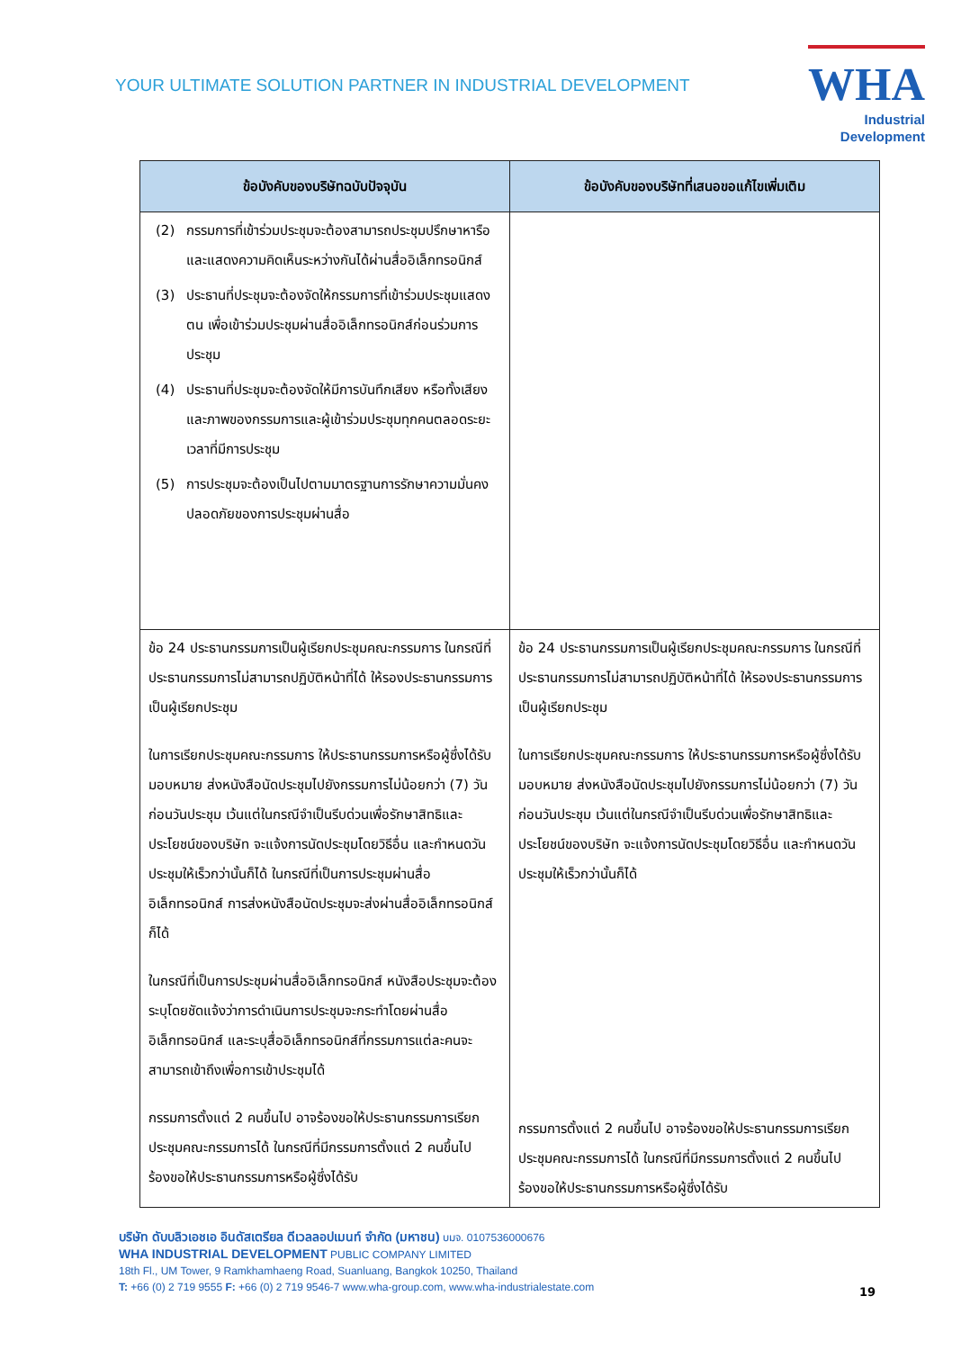YOUR ULTIMATE SOLUTION PARTNER IN INDUSTRIAL DEVELOPMENT
WHA
Industrial
Development
| ข้อบังคับของบริษัทฉบับปัจจุบัน | ข้อบังคับของบริษัทที่เสนอขอแก้ไขเพิ่มเติม |
| --- | --- |
| (2) กรรมการที่เข้าร่วมประชุมจะต้องสามารถประชุมปรึกษาหารือและแสดงความคิดเห็นระหว่างกันได้ผ่านสื่ออิเล็กทรอนิกส์ (3) ประธานที่ประชุมจะต้องจัดให้กรรมการที่เข้าร่วมประชุมแสดงตน เพื่อเข้าร่วมประชุมผ่านสื่ออิเล็กทรอนิกส์ก่อนร่วมการประชุม (4) ประธานที่ประชุมจะต้องจัดให้มีการบันทึกเสียง หรือทั้งเสียงและภาพของกรรมการและผู้เข้าร่วมประชุมทุกคนตลอดระยะเวลาที่มีการประชุม (5) การประชุมจะต้องเป็นไปตามมาตรฐานการรักษาความมั่นคงปลอดภัยของการประชุมผ่านสื่อ | |
| ข้อ 24 ประธานกรรมการเป็นผู้เรียกประชุมคณะกรรมการ ในกรณีที่ประธานกรรมการไม่สามารถปฏิบัติหน้าที่ได้ ให้รองประธานกรรมการเป็นผู้เรียกประชุม ในการเรียกประชุมคณะกรรมการ ให้ประธานกรรมการหรือผู้ซึ่งได้รับมอบหมาย ส่งหนังสือนัดประชุมไปยังกรรมการไม่น้อยกว่า (7) วันก่อนวันประชุม เว้นแต่ในกรณีจำเป็นรีบด่วนเพื่อรักษาสิทธิและประโยชน์ของบริษัท จะแจ้งการนัดประชุมโดยวิธีอื่น และกำหนดวันประชุมให้เร็วกว่านั้นก็ได้ ในกรณีที่เป็นการประชุมผ่านสื่ออิเล็กทรอนิกส์ การส่งหนังสือนัดประชุมจะส่งผ่านสื่ออิเล็กทรอนิกส์ก็ได้ ในกรณีที่เป็นการประชุมผ่านสื่ออิเล็กทรอนิกส์ หนังสือประชุมจะต้องระบุโดยชัดแจ้งว่าการดำเนินการประชุมจะกระทำโดยผ่านสื่ออิเล็กทรอนิกส์ และระบุสื่ออิเล็กทรอนิกส์ที่กรรมการแต่ละคนจะสามารถเข้าถึงเพื่อการเข้าประชุมได้ กรรมการตั้งแต่ 2 คนขึ้นไป อาจร้องขอให้ประธานกรรมการเรียกประชุมคณะกรรมการได้ ในกรณีที่มีกรรมการตั้งแต่ 2 คนขึ้นไปร้องขอให้ประธานกรรมการหรือผู้ซึ่งได้รับ | ข้อ 24 ประธานกรรมการเป็นผู้เรียกประชุมคณะกรรมการ ในกรณีที่ประธานกรรมการไม่สามารถปฏิบัติหน้าที่ได้ ให้รองประธานกรรมการเป็นผู้เรียกประชุม ในการเรียกประชุมคณะกรรมการ ให้ประธานกรรมการหรือผู้ซึ่งได้รับมอบหมาย ส่งหนังสือนัดประชุมไปยังกรรมการไม่น้อยกว่า (7) วันก่อนวันประชุม เว้นแต่ในกรณีจำเป็นรีบด่วนเพื่อรักษาสิทธิและประโยชน์ของบริษัท จะแจ้งการนัดประชุมโดยวิธีอื่น และกำหนดวันประชุมให้เร็วกว่านั้นก็ได้ กรรมการตั้งแต่ 2 คนขึ้นไป อาจร้องขอให้ประธานกรรมการเรียกประชุมคณะกรรมการได้ ในกรณีที่มีกรรมการตั้งแต่ 2 คนขึ้นไปร้องขอให้ประธานกรรมการหรือผู้ซึ่งได้รับ |
บริษัท ดับบลิวเอชเอ อินดัสเตรียล ดีเวลลอปเมนท์ จำกัด (มหาชน) บมจ. 0107536000676
WHA INDUSTRIAL DEVELOPMENT PUBLIC COMPANY LIMITED
18th Fl., UM Tower, 9 Ramkhamhaeng Road, Suanluang, Bangkok 10250, Thailand
T: +66 (0) 2 719 9555 F: +66 (0) 2 719 9546-7 www.wha-group.com, www.wha-industrialestate.com
19